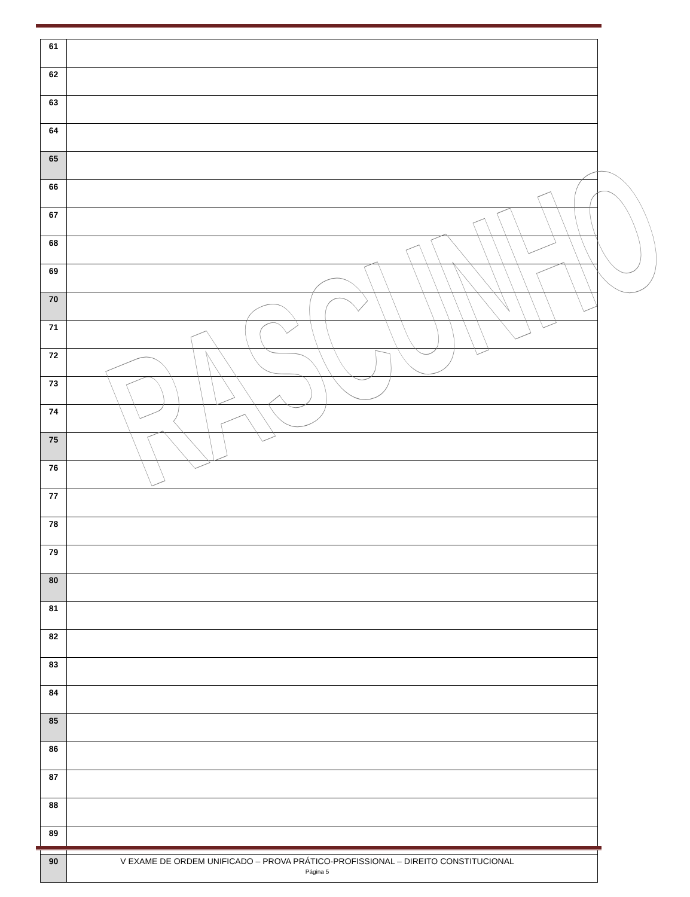| 61 | |
| 62 | |
| 63 | |
| 64 | |
| 65 | |
| 66 | |
| 67 | |
| 68 | |
| 69 | |
| 70 | |
| 71 | |
| 72 | |
| 73 | |
| 74 | |
| 75 | |
| 76 | |
| 77 | |
| 78 | |
| 79 | |
| 80 | |
| 81 | |
| 82 | |
| 83 | |
| 84 | |
| 85 | |
| 86 | |
| 87 | |
| 88 | |
| 89 | |
| 90 | |
RASCUNHO
V EXAME DE ORDEM UNIFICADO – PROVA PRÁTICO-PROFISSIONAL – DIREITO CONSTITUCIONAL
Página 5